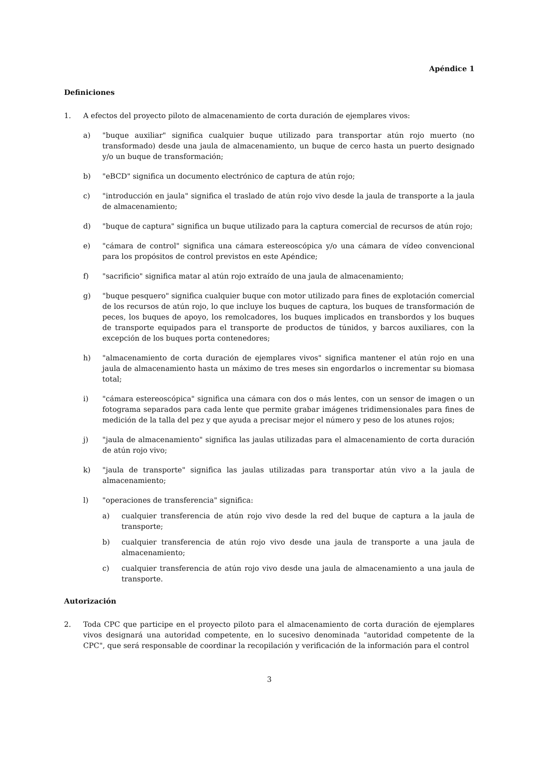Apéndice 1
Definiciones
1. A efectos del proyecto piloto de almacenamiento de corta duración de ejemplares vivos:
a) "buque auxiliar" significa cualquier buque utilizado para transportar atún rojo muerto (no transformado) desde una jaula de almacenamiento, un buque de cerco hasta un puerto designado y/o un buque de transformación;
b) "eBCD" significa un documento electrónico de captura de atún rojo;
c) "introducción en jaula" significa el traslado de atún rojo vivo desde la jaula de transporte a la jaula de almacenamiento;
d) "buque de captura" significa un buque utilizado para la captura comercial de recursos de atún rojo;
e) "cámara de control" significa una cámara estereoscópica y/o una cámara de vídeo convencional para los propósitos de control previstos en este Apéndice;
f) "sacrificio" significa matar al atún rojo extraído de una jaula de almacenamiento;
g) "buque pesquero" significa cualquier buque con motor utilizado para fines de explotación comercial de los recursos de atún rojo, lo que incluye los buques de captura, los buques de transformación de peces, los buques de apoyo, los remolcadores, los buques implicados en transbordos y los buques de transporte equipados para el transporte de productos de túnidos, y barcos auxiliares, con la excepción de los buques porta contenedores;
h) "almacenamiento de corta duración de ejemplares vivos" significa mantener el atún rojo en una jaula de almacenamiento hasta un máximo de tres meses sin engordarlos o incrementar su biomasa total;
i) "cámara estereoscópica" significa una cámara con dos o más lentes, con un sensor de imagen o un fotograma separados para cada lente que permite grabar imágenes tridimensionales para fines de medición de la talla del pez y que ayuda a precisar mejor el número y peso de los atunes rojos;
j) "jaula de almacenamiento" significa las jaulas utilizadas para el almacenamiento de corta duración de atún rojo vivo;
k) "jaula de transporte" significa las jaulas utilizadas para transportar atún vivo a la jaula de almacenamiento;
l) "operaciones de transferencia" significa:
a) cualquier transferencia de atún rojo vivo desde la red del buque de captura a la jaula de transporte;
b) cualquier transferencia de atún rojo vivo desde una jaula de transporte a una jaula de almacenamiento;
c) cualquier transferencia de atún rojo vivo desde una jaula de almacenamiento a una jaula de transporte.
Autorización
2. Toda CPC que participe en el proyecto piloto para el almacenamiento de corta duración de ejemplares vivos designará una autoridad competente, en lo sucesivo denominada "autoridad competente de la CPC", que será responsable de coordinar la recopilación y verificación de la información para el control
3